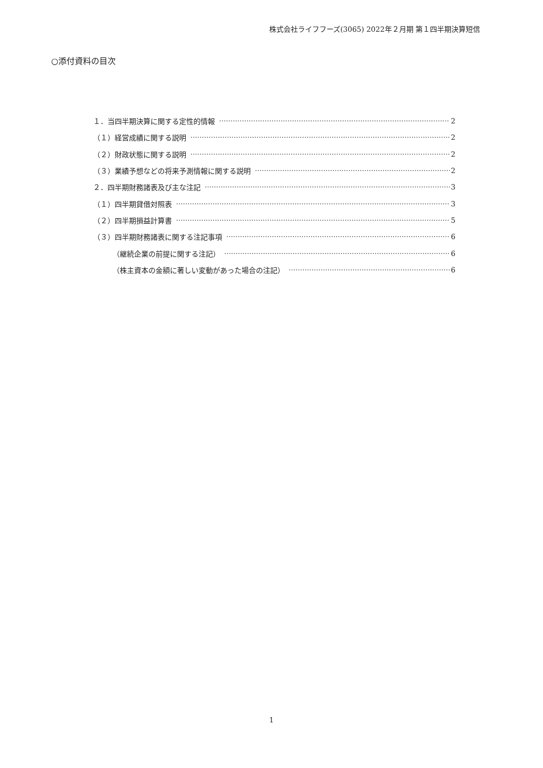株式会社ライフフーズ(3065) 2022年２月期 第１四半期決算短信
○添付資料の目次
１．当四半期決算に関する定性的情報 2
（１）経営成績に関する説明 2
（２）財政状態に関する説明 2
（３）業績予想などの将来予測情報に関する説明 2
２．四半期財務諸表及び主な注記 3
（１）四半期貸借対照表 3
（２）四半期損益計算書 5
（３）四半期財務諸表に関する注記事項 6
（継続企業の前提に関する注記） 6
（株主資本の金額に著しい変動があった場合の注記） 6
1